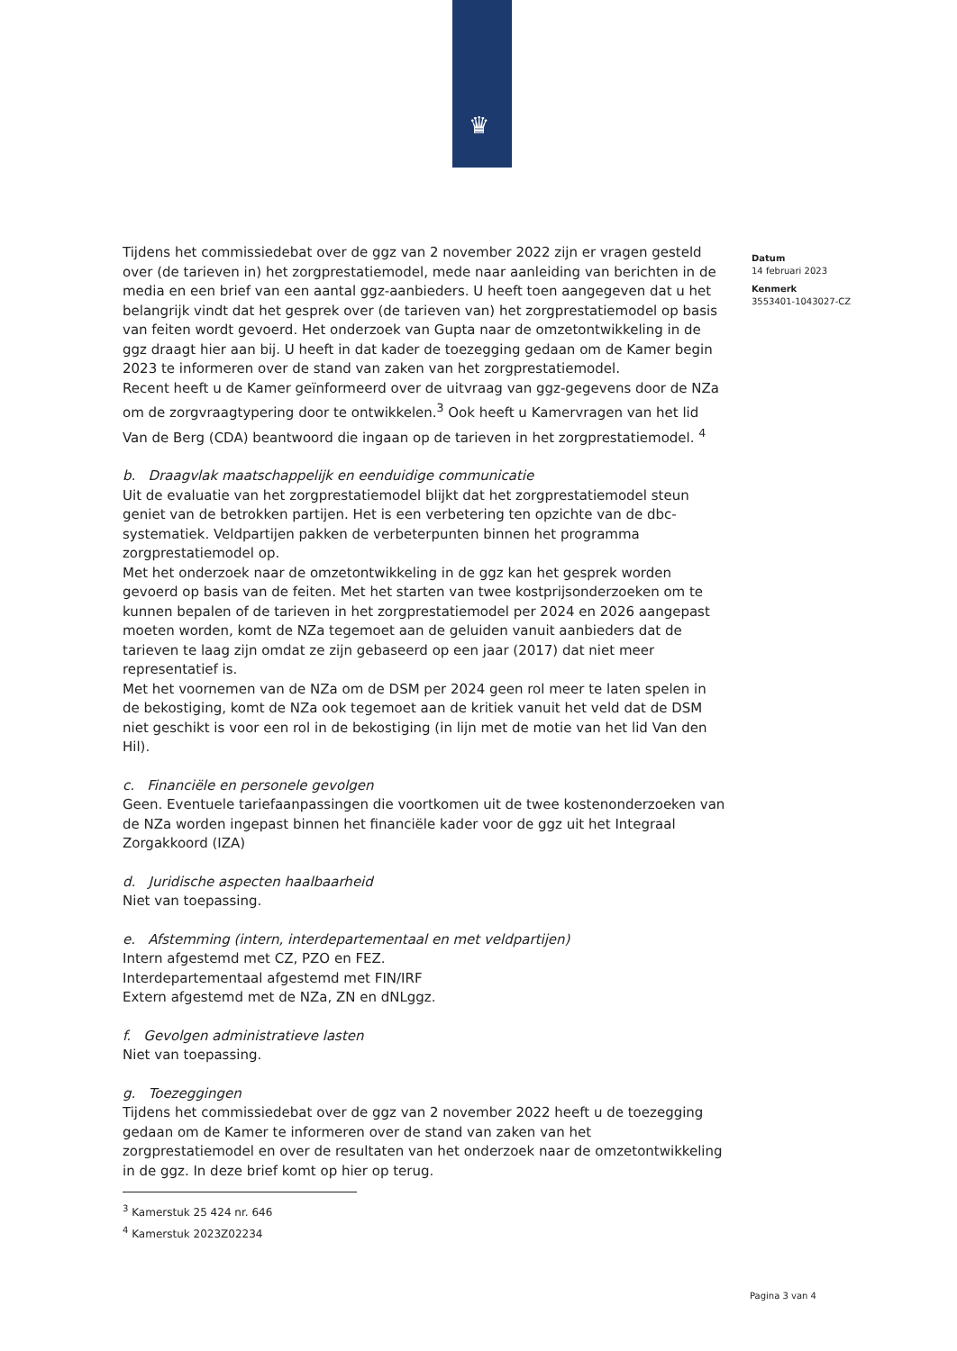♛
Tijdens het commissiedebat over de ggz van 2 november 2022 zijn er vragen gesteld over (de tarieven in) het zorgprestatiemodel, mede naar aanleiding van berichten in de media en een brief van een aantal ggz-aanbieders. U heeft toen aangegeven dat u het belangrijk vindt dat het gesprek over (de tarieven van) het zorgprestatiemodel op basis van feiten wordt gevoerd. Het onderzoek van Gupta naar de omzetontwikkeling in de ggz draagt hier aan bij. U heeft in dat kader de toezegging gedaan om de Kamer begin 2023 te informeren over de stand van zaken van het zorgprestatiemodel.
Recent heeft u de Kamer geïnformeerd over de uitvraag van ggz-gegevens door de NZa om de zorgvraagtypering door te ontwikkelen.<sup>3</sup> Ook heeft u Kamervragen van het lid Van de Berg (CDA) beantwoord die ingaan op de tarieven in het zorgprestatiemodel. <sup>4</sup>
b. Draagvlak maatschappelijk en eenduidige communicatie
Uit de evaluatie van het zorgprestatiemodel blijkt dat het zorgprestatiemodel steun geniet van de betrokken partijen. Het is een verbetering ten opzichte van de dbc-systematiek. Veldpartijen pakken de verbeterpunten binnen het programma zorgprestatiemodel op.
Met het onderzoek naar de omzetontwikkeling in de ggz kan het gesprek worden gevoerd op basis van de feiten. Met het starten van twee kostprijsonderzoeken om te kunnen bepalen of de tarieven in het zorgprestatiemodel per 2024 en 2026 aangepast moeten worden, komt de NZa tegemoet aan de geluiden vanuit aanbieders dat de tarieven te laag zijn omdat ze zijn gebaseerd op een jaar (2017) dat niet meer representatief is.
Met het voornemen van de NZa om de DSM per 2024 geen rol meer te laten spelen in de bekostiging, komt de NZa ook tegemoet aan de kritiek vanuit het veld dat de DSM niet geschikt is voor een rol in de bekostiging (in lijn met de motie van het lid Van den Hil).
c. Financiële en personele gevolgen
Geen. Eventuele tariefaanpassingen die voortkomen uit de twee kostenonderzoeken van de NZa worden ingepast binnen het financiële kader voor de ggz uit het Integraal Zorgakkoord (IZA)
d. Juridische aspecten haalbaarheid
Niet van toepassing.
e. Afstemming (intern, interdepartementaal en met veldpartijen)
Intern afgestemd met CZ, PZO en FEZ.
Interdepartementaal afgestemd met FIN/IRF
Extern afgestemd met de NZa, ZN en dNLggz.
f. Gevolgen administratieve lasten
Niet van toepassing.
g. Toezeggingen
Tijdens het commissiedebat over de ggz van 2 november 2022 heeft u de toezegging gedaan om de Kamer te informeren over de stand van zaken van het zorgprestatiemodel en over de resultaten van het onderzoek naar de omzetontwikkeling in de ggz. In deze brief komt op hier op terug.
<sup>3</sup> Kamerstuk 25 424 nr. 646
<sup>4</sup> Kamerstuk 2023Z02234
Datum
14 februari 2023
Kenmerk
3553401-1043027-CZ
Pagina 3 van 4